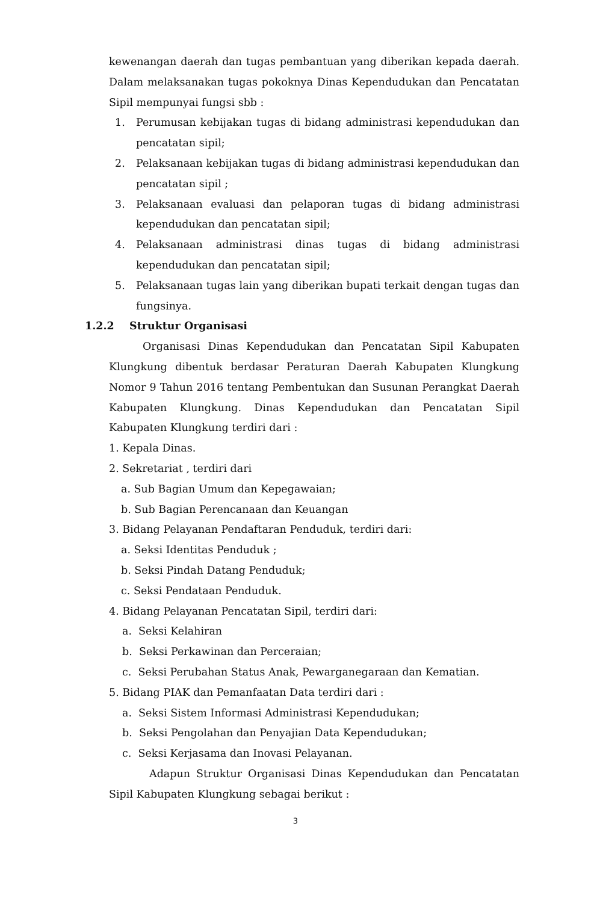kewenangan daerah dan tugas pembantuan yang diberikan kepada daerah. Dalam melaksanakan tugas pokoknya Dinas Kependudukan dan Pencatatan Sipil mempunyai fungsi sbb :
1. Perumusan kebijakan tugas di bidang administrasi kependudukan dan pencatatan sipil;
2. Pelaksanaan kebijakan tugas di bidang administrasi kependudukan dan pencatatan sipil ;
3. Pelaksanaan evaluasi dan pelaporan tugas di bidang administrasi kependudukan dan pencatatan sipil;
4. Pelaksanaan administrasi dinas tugas di bidang administrasi kependudukan dan pencatatan sipil;
5. Pelaksanaan tugas lain yang diberikan bupati terkait dengan tugas dan fungsinya.
1.2.2 Struktur Organisasi
Organisasi Dinas Kependudukan dan Pencatatan Sipil Kabupaten Klungkung dibentuk berdasar Peraturan Daerah Kabupaten Klungkung Nomor 9 Tahun 2016 tentang Pembentukan dan Susunan Perangkat Daerah Kabupaten Klungkung. Dinas Kependudukan dan Pencatatan Sipil Kabupaten Klungkung terdiri dari :
1. Kepala Dinas.
2. Sekretariat , terdiri dari
a. Sub Bagian Umum dan Kepegawaian;
b. Sub Bagian Perencanaan dan Keuangan
3. Bidang Pelayanan Pendaftaran Penduduk, terdiri dari:
a. Seksi Identitas Penduduk ;
b. Seksi Pindah Datang Penduduk;
c. Seksi Pendataan Penduduk.
4. Bidang Pelayanan Pencatatan Sipil, terdiri dari:
a. Seksi Kelahiran
b. Seksi Perkawinan dan Perceraian;
c. Seksi Perubahan Status Anak, Pewarganegaraan dan Kematian.
5. Bidang PIAK dan Pemanfaatan Data terdiri dari :
a. Seksi Sistem Informasi Administrasi Kependudukan;
b. Seksi Pengolahan dan Penyajian Data Kependudukan;
c. Seksi Kerjasama dan Inovasi Pelayanan.
Adapun Struktur Organisasi Dinas Kependudukan dan Pencatatan Sipil Kabupaten Klungkung sebagai berikut :
3